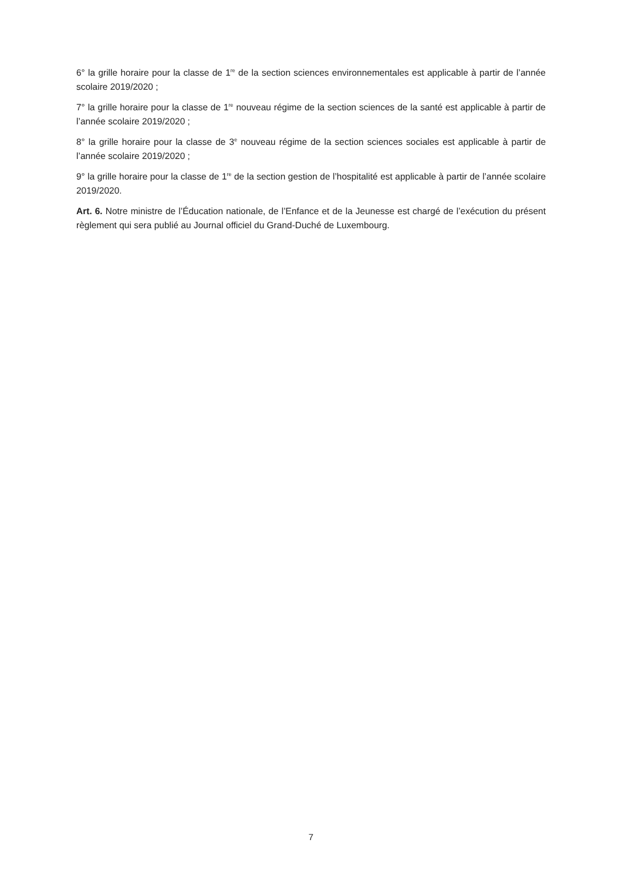6° la grille horaire pour la classe de 1<sup>re</sup> de la section sciences environnementales est applicable à partir de l’année scolaire 2019/2020 ;
7° la grille horaire pour la classe de 1<sup>re</sup> nouveau régime de la section sciences de la santé est applicable à partir de l’année scolaire 2019/2020 ;
8° la grille horaire pour la classe de 3<sup>e</sup> nouveau régime de la section sciences sociales est applicable à partir de l’année scolaire 2019/2020 ;
9° la grille horaire pour la classe de 1<sup>re</sup> de la section gestion de l’hospitalité est applicable à partir de l’année scolaire 2019/2020.
Art. 6. Notre ministre de l’Éducation nationale, de l’Enfance et de la Jeunesse est chargé de l’exécution du présent règlement qui sera publié au Journal officiel du Grand-Duché de Luxembourg.
7